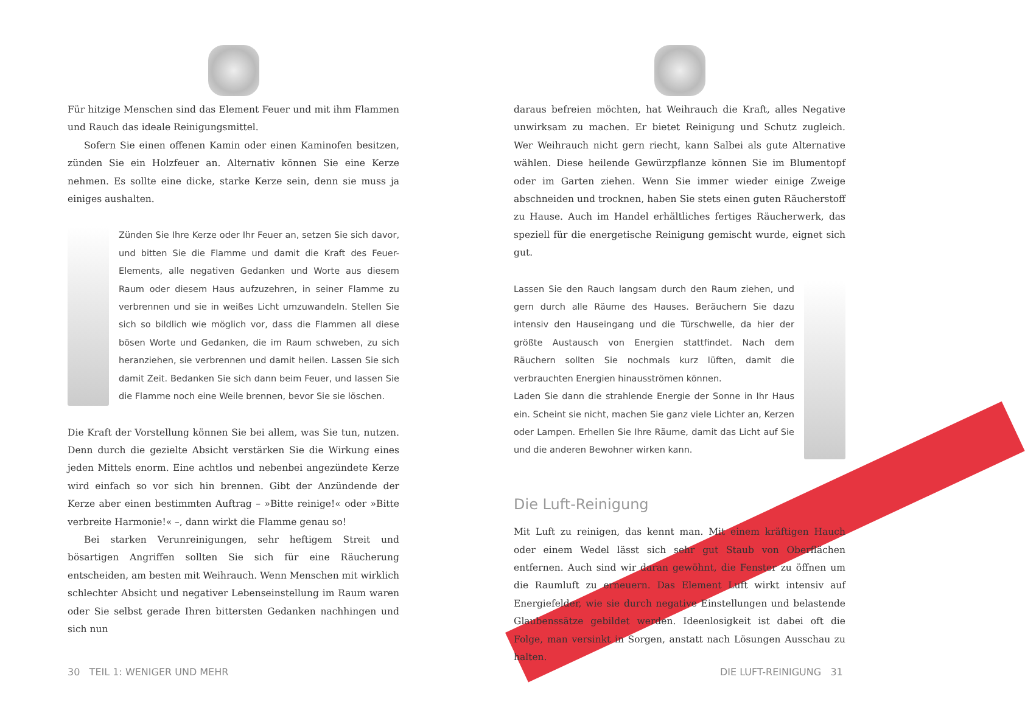Für hitzige Menschen sind das Element Feuer und mit ihm Flammen und Rauch das ideale Reinigungsmittel.
Sofern Sie einen offenen Kamin oder einen Kaminofen besitzen, zünden Sie ein Holzfeuer an. Alternativ können Sie eine Kerze nehmen. Es sollte eine dicke, starke Kerze sein, denn sie muss ja einiges aushalten.
Zünden Sie Ihre Kerze oder Ihr Feuer an, setzen Sie sich davor, und bitten Sie die Flamme und damit die Kraft des Feuer-Elements, alle negativen Gedanken und Worte aus diesem Raum oder diesem Haus aufzuzehren, in seiner Flamme zu verbrennen und sie in weißes Licht umzuwandeln. Stellen Sie sich so bildlich wie möglich vor, dass die Flammen all diese bösen Worte und Gedanken, die im Raum schweben, zu sich heranziehen, sie verbrennen und damit heilen. Lassen Sie sich damit Zeit. Bedanken Sie sich dann beim Feuer, und lassen Sie die Flamme noch eine Weile brennen, bevor Sie sie löschen.
Die Kraft der Vorstellung können Sie bei allem, was Sie tun, nutzen. Denn durch die gezielte Absicht verstärken Sie die Wirkung eines jeden Mittels enorm. Eine achtlos und nebenbei angezündete Kerze wird einfach so vor sich hin brennen. Gibt der Anzündende der Kerze aber einen bestimmten Auftrag – »Bitte reinige!« oder »Bitte verbreite Harmonie!« –, dann wirkt die Flamme genau so!
Bei starken Verunreinigungen, sehr heftigem Streit und bösartigen Angriffen sollten Sie sich für eine Räucherung entscheiden, am besten mit Weihrauch. Wenn Menschen mit wirklich schlechter Absicht und negativer Lebenseinstellung im Raum waren oder Sie selbst gerade Ihren bittersten Gedanken nachhingen und sich nun
30 TEIL 1: WENIGER UND MEHR
daraus befreien möchten, hat Weihrauch die Kraft, alles Negative unwirksam zu machen. Er bietet Reinigung und Schutz zugleich. Wer Weihrauch nicht gern riecht, kann Salbei als gute Alternative wählen. Diese heilende Gewürzpflanze können Sie im Blumentopf oder im Garten ziehen. Wenn Sie immer wieder einige Zweige abschneiden und trocknen, haben Sie stets einen guten Räucherstoff zu Hause. Auch im Handel erhältliches fertiges Räucherwerk, das speziell für die energetische Reinigung gemischt wurde, eignet sich gut.
Lassen Sie den Rauch langsam durch den Raum ziehen, und gern durch alle Räume des Hauses. Beräuchern Sie dazu intensiv den Hauseingang und die Türschwelle, da hier der größte Austausch von Energien stattfindet. Nach dem Räuchern sollten Sie nochmals kurz lüften, damit die verbrauchten Energien hinausströmen können.
Laden Sie dann die strahlende Energie der Sonne in Ihr Haus ein. Scheint sie nicht, machen Sie ganz viele Lichter an, Kerzen oder Lampen. Erhellen Sie Ihre Räume, damit das Licht auf Sie und die anderen Bewohner wirken kann.
Die Luft-Reinigung
Mit Luft zu reinigen, das kennt man. Mit einem kräftigen Hauch oder einem Wedel lässt sich sehr gut Staub von Oberflächen entfernen. Auch sind wir daran gewöhnt, die Fenster zu öffnen um die Raumluft zu erneuern. Das Element Luft wirkt intensiv auf Energiefelder, wie sie durch negative Einstellungen und belastende Glaubenssätze gebildet werden. Ideenlosigkeit ist dabei oft die Folge, man versinkt in Sorgen, anstatt nach Lösungen Ausschau zu halten.
DIE LUFT-REINIGUNG 31